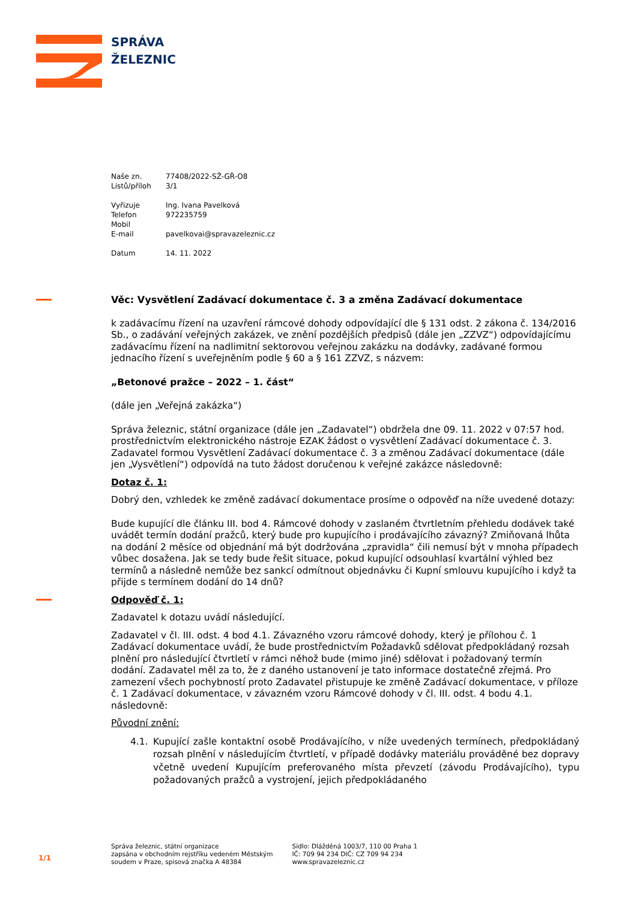SPRÁVA
ŽELEZNIC
| Naše zn. | 77408/2022-SŽ-GŘ-O8 |
| Listů/příloh | 3/1 |
| Vyřizuje | Ing. Ivana Pavelková |
| Telefon | 972235759 |
| Mobil | |
| E-mail | pavelkovai@spravazeleznic.cz |
| Datum | 14. 11. 2022 |
Věc: Vysvětlení Zadávací dokumentace č. 3 a změna Zadávací dokumentace
k zadávacímu řízení na uzavření rámcové dohody odpovídající dle § 131 odst. 2 zákona č. 134/2016 Sb., o zadávání veřejných zakázek, ve znění pozdějších předpisů (dále jen „ZZVZ“) odpovídajícímu zadávacímu řízení na nadlimitní sektorovou veřejnou zakázku na dodávky, zadávané formou jednacího řízení s uveřejněním podle § 60 a § 161 ZZVZ, s názvem:
„Betonové pražce – 2022 – 1. část“
(dále jen „Veřejná zakázka“)
Správa železnic, státní organizace (dále jen „Zadavatel“) obdržela dne 09. 11. 2022 v 07:57 hod. prostřednictvím elektronického nástroje EZAK žádost o vysvětlení Zadávací dokumentace č. 3. Zadavatel formou Vysvětlení Zadávací dokumentace č. 3 a změnou Zadávací dokumentace (dále jen „Vysvětlení“) odpovídá na tuto žádost doručenou k veřejné zakázce následovně:
Dotaz č. 1:
Dobrý den, vzhledek ke změně zadávací dokumentace prosíme o odpověď na níže uvedené dotazy:
Bude kupující dle článku III. bod 4. Rámcové dohody v zaslaném čtvrtletním přehledu dodávek také uvádět termín dodání pražců, který bude pro kupujícího i prodávajícího závazný? Zmiňovaná lhůta na dodání 2 měsíce od objednání má být dodržována „zpravidla“ čili nemusí být v mnoha případech vůbec dosažena. Jak se tedy bude řešit situace, pokud kupující odsouhlasí kvartální výhled bez termínů a následně nemůže bez sankcí odmítnout objednávku či Kupní smlouvu kupujícího i když ta přijde s termínem dodání do 14 dnů?
Odpověď č. 1:
Zadavatel k dotazu uvádí následující.
Zadavatel v čl. III. odst. 4 bod 4.1. Závazného vzoru rámcové dohody, který je přílohou č. 1 Zadávací dokumentace uvádí, že bude prostřednictvím Požadavků sdělovat předpokládaný rozsah plnění pro následující čtvrtletí v rámci něhož bude (mimo jiné) sdělovat i požadovaný termín dodání. Zadavatel měl za to, že z daného ustanovení je tato informace dostatečně zřejmá. Pro zamezení všech pochybností proto Zadavatel přistupuje ke změně Zadávací dokumentace, v příloze č. 1 Zadávací dokumentace, v závazném vzoru Rámcové dohody v čl. III. odst. 4 bodu 4.1. následovně:
Původní znění:
4.1. Kupující zašle kontaktní osobě Prodávajícího, v níže uvedených termínech, předpokládaný rozsah plnění v následujícím čtvrtletí, v případě dodávky materiálu prováděné bez dopravy včetně uvedení Kupujícím preferovaného místa převzetí (závodu Prodávajícího), typu požadovaných pražců a vystrojení, jejich předpokládaného
1/1
Správa železnic, státní organizace
zapsána v obchodním rejstříku vedeném Městským
soudem v Praze, spisová značka A 48384
Sídlo: Dlážděná 1003/7, 110 00 Praha 1
IČ: 709 94 234 DIČ: CZ 709 94 234
www.spravazeleznic.cz